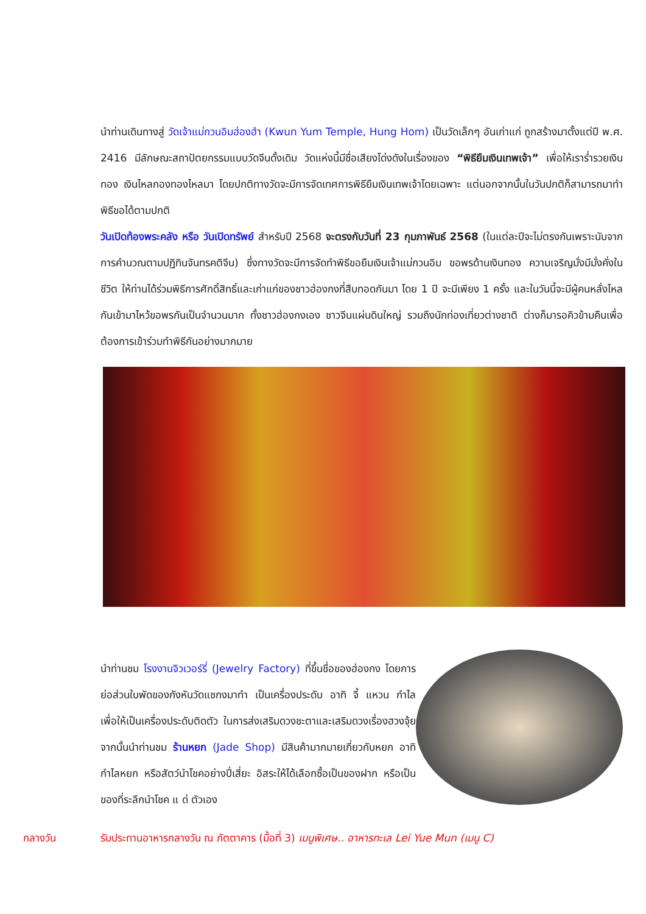นำท่านเดินทางสู่ วัดเจ้าแม่กวนอิมฮ่องฮำ (Kwun Yum Temple, Hung Hom) เป็นวัดเล็กๆ อันเก่าแก่ ถูกสร้างมาตั้งแต่ปี พ.ศ. 2416 มีลักษณะสถาปัตยกรรมแบบวัดจีนดั้งเดิม วัดแห่งนี้มีชื่อเสียงโด่งดังในเรื่องของ “พิธียืมเงินเทพเจ้า” เพื่อให้เราร่ำรวยเงินทอง เงินไหลกองทองไหลมา โดยปกติทางวัดจะมีการจัดเทศการพิธียืมเงินเทพเจ้าโดยเฉพาะ แต่นอกจากนั้นในวันปกติก็สามารถมาทำพิธีขอได้ตามปกติ
วันเปิดท้องพระคลัง หรือ วันเปิดทรัพย์ สำหรับปี 2568 จะตรงกับวันที่ 23 กุมภาพันธ์ 2568 (ในแต่ละปีจะไม่ตรงกันเพราะนับจากการคำนวณตามปฏิทินจันทรคติจีน) ซึ่งทางวัดจะมีการจัดทำพิธีขอยืมเงินเจ้าแม่กวนอิม ขอพรด้านเงินทอง ความเจริญมั่งมีมั่งคั่งในชีวิต ให้ท่านได้ร่วมพิธีการศักดิ์สิทธิ์และเก่าแก่ของชาวฮ่องกงที่สืบทอดกันมา โดย 1 ปี จะมีเพียง 1 ครั้ง และในวันนี้จะมีผู้คนหลั่งไหลกันเข้ามาไหว้ขอพรกันเป็นจำนวนมาก ทั้งชาวฮ่องกงเอง ชาวจีนแผ่นดินใหญ่ รวมถึงนักท่องเที่ยวต่างชาติ ต่างก็มารอคิวข้ามคืนเพื่อต้องการเข้าร่วมทำพิธีกันอย่างมากมาย
นำท่านชม โรงงานจิวเวอร์รี่ (Jewelry Factory) ที่ขึ้นชื่อของฮ่องกง โดยการย่อส่วนใบพัดของกังหันวัดแชกงมาทำ เป็นเครื่องประดับ อาทิ จี้ แหวน กำไล เพื่อให้เป็นเครื่องประดับติดตัว ในการส่งเสริมดวงชะตาและเสริมดวงเรื่องฮวงจุ้ย จากนั้นนำท่านชม ร้านหยก (Jade Shop) มีสินค้ามากมายเกี่ยวกับหยก อาทิ กำไลหยก หรือสัตว์นำโชคอย่างปี่เสี่ยะ อิสระให้ได้เลือกซื้อเป็นของฝาก หรือเป็นของที่ระลึกนำโชค แ ด่ ตัวเอง
กลางวัน รับประทานอาหารกลางวัน ณ ภัตตาคาร (มื้อที่ 3) เมนูพิเศษ.. อาหารทะเล Lei Yue Mun (เมนู C)